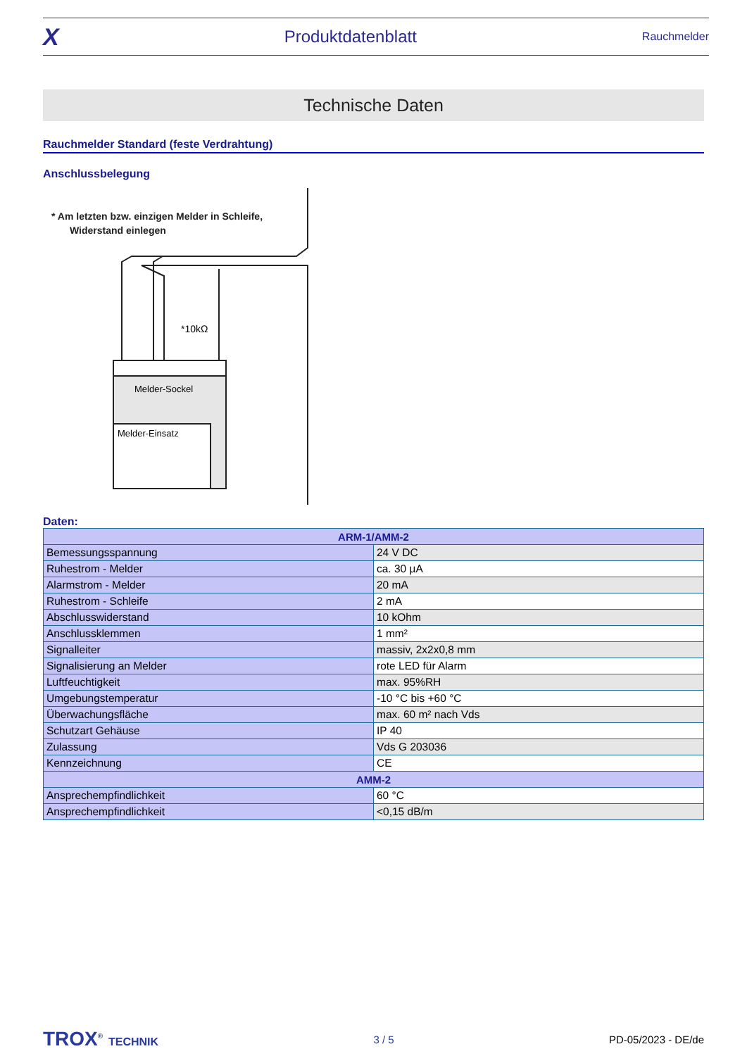X Produktdatenblatt Rauchmelder
Technische Daten
Rauchmelder Standard (feste Verdrahtung)
Anschlussbelegung
* Am letzten bzw. einzigen Melder in Schleife,
Widerstand einlegen
*10kΩ
Melder-Sockel
Melder-Einsatz
Daten:
| ARM-1/AMM-2 | |
| --- | --- |
| Bemessungsspannung | 24 V DC |
| Ruhestrom - Melder | ca. 30 µA |
| Alarmstrom - Melder | 20 mA |
| Ruhestrom - Schleife | 2 mA |
| Abschlusswiderstand | 10 kOhm |
| Anschlussklemmen | 1 mm² |
| Signalleiter | massiv, 2x2x0,8 mm |
| Signalisierung an Melder | rote LED für Alarm |
| Luftfeuchtigkeit | max. 95%RH |
| Umgebungstemperatur | -10 °C bis +60 °C |
| Überwachungsfläche | max. 60 m² nach Vds |
| Schutzart Gehäuse | IP 40 |
| Zulassung | Vds G 203036 |
| Kennzeichnung | CE |
| AMM-2 | |
| Ansprechempfindlichkeit | 60 °C |
| Ansprechempfindlichkeit | <0,15 dB/m |
TROX<sup>®</sup> TECHNIK 3 / 5 PD-05/2023 - DE/de